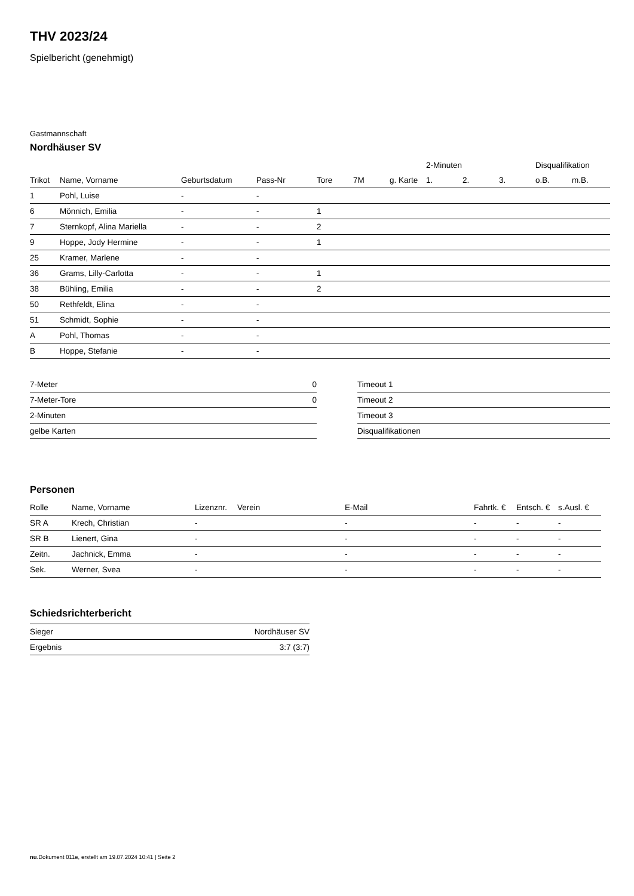THV 2023/24
Spielbericht (genehmigt)
Gastmannschaft
Nordhäuser SV
| | | | | | | | 2-Minuten | | | Disqualifikation | |
| --- | --- | --- | --- | --- | --- | --- | --- | --- | --- | --- | --- |
| Trikot | Name, Vorname | Geburtsdatum | Pass-Nr | Tore | 7M | g. Karte | 1. | 2. | 3. | o.B. | m.B. |
| 1 | Pohl, Luise | - | - | | | | | | | | |
| 6 | Mönnich, Emilia | - | - | 1 | | | | | | | |
| 7 | Sternkopf, Alina Mariella | - | - | 2 | | | | | | | |
| 9 | Hoppe, Jody Hermine | - | - | 1 | | | | | | | |
| 25 | Kramer, Marlene | - | - | | | | | | | | |
| 36 | Grams, Lilly-Carlotta | - | - | 1 | | | | | | | |
| 38 | Bühling, Emilia | - | - | 2 | | | | | | | |
| 50 | Rethfeldt, Elina | - | - | | | | | | | | |
| 51 | Schmidt, Sophie | - | - | | | | | | | | |
| A | Pohl, Thomas | - | - | | | | | | | | |
| B | Hoppe, Stefanie | - | - | | | | | | | | |
| 7-Meter | 0 |
| 7-Meter-Tore | 0 |
| 2-Minuten | |
| gelbe Karten | |
| Timeout 1 |
| Timeout 2 |
| Timeout 3 |
| Disqualifikationen |
Personen
| Rolle | Name, Vorname | Lizenznr. | Verein | E-Mail | Fahrtk. € | Entsch. € | s.Ausl. € |
| --- | --- | --- | --- | --- | --- | --- | --- |
| SR A | Krech, Christian | - | | - | - | - | - |
| SR B | Lienert, Gina | - | | - | - | - | - |
| Zeitn. | Jachnick, Emma | - | | - | - | - | - |
| Sek. | Werner, Svea | - | | - | - | - | - |
Schiedsrichterbericht
| Sieger | Nordhäuser SV |
| Ergebnis | 3:7 (3:7) |
nu.Dokument 011e, erstellt am 19.07.2024 10:41 | Seite 2